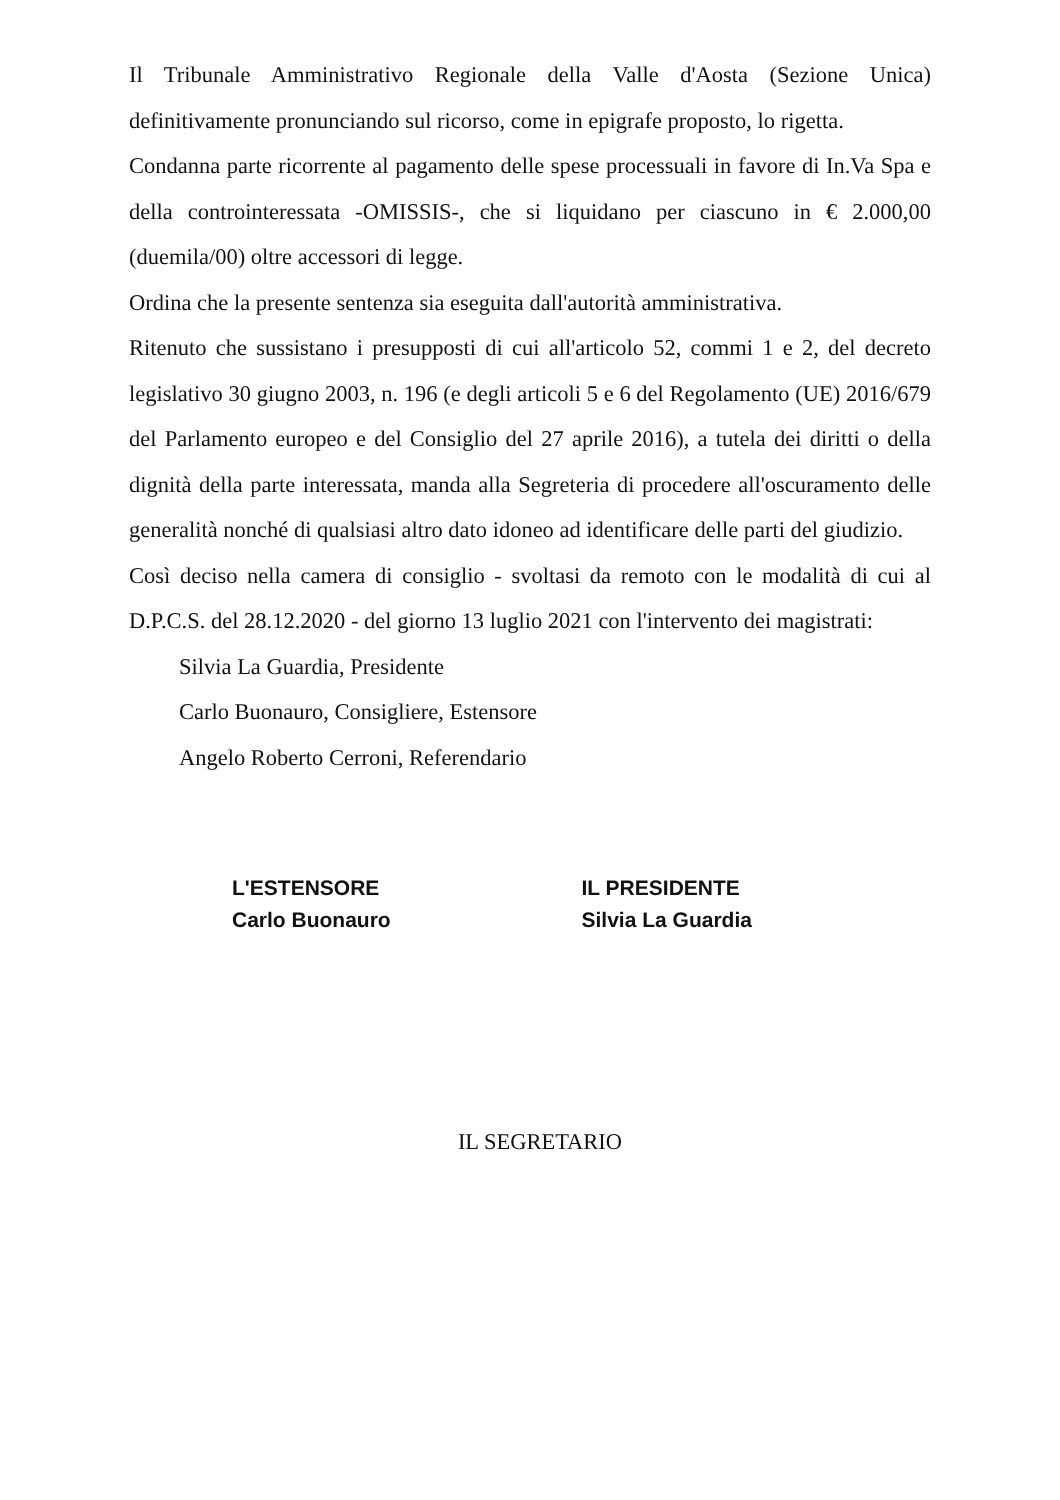Il Tribunale Amministrativo Regionale della Valle d'Aosta (Sezione Unica) definitivamente pronunciando sul ricorso, come in epigrafe proposto, lo rigetta.
Condanna parte ricorrente al pagamento delle spese processuali in favore di In.Va Spa e della controinteressata -OMISSIS-, che si liquidano per ciascuno in € 2.000,00 (duemila/00) oltre accessori di legge.
Ordina che la presente sentenza sia eseguita dall'autorità amministrativa.
Ritenuto che sussistano i presupposti di cui all'articolo 52, commi 1 e 2, del decreto legislativo 30 giugno 2003, n. 196 (e degli articoli 5 e 6 del Regolamento (UE) 2016/679 del Parlamento europeo e del Consiglio del 27 aprile 2016), a tutela dei diritti o della dignità della parte interessata, manda alla Segreteria di procedere all'oscuramento delle generalità nonché di qualsiasi altro dato idoneo ad identificare delle parti del giudizio.
Così deciso nella camera di consiglio - svoltasi da remoto con le modalità di cui al D.P.C.S. del 28.12.2020 - del giorno 13 luglio 2021 con l'intervento dei magistrati:
Silvia La Guardia, Presidente
Carlo Buonauro, Consigliere, Estensore
Angelo Roberto Cerroni, Referendario
L'ESTENSORE
Carlo Buonauro
IL PRESIDENTE
Silvia La Guardia
IL SEGRETARIO